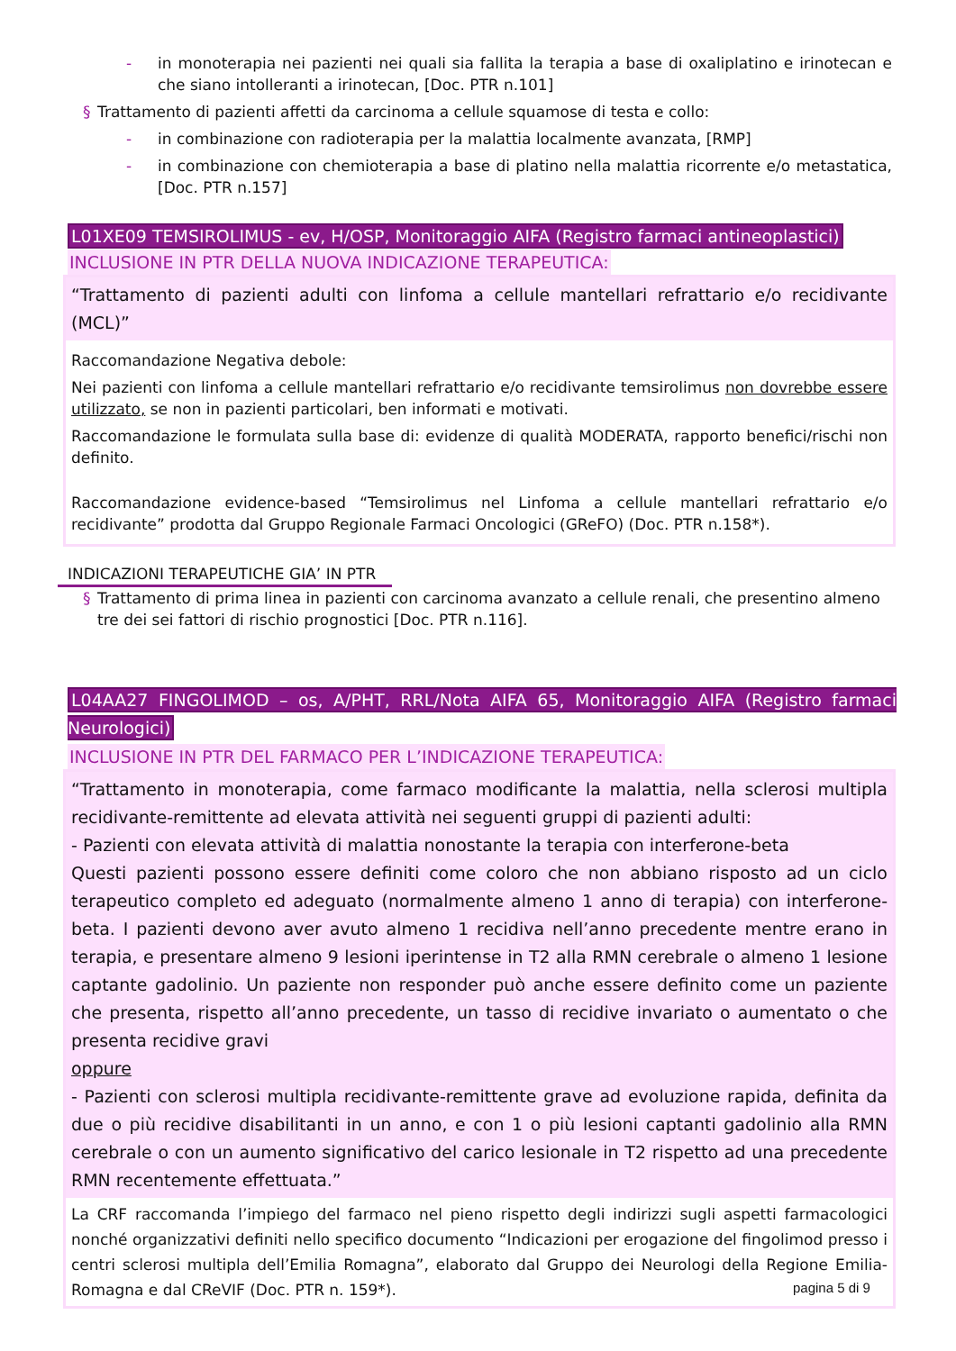- in monoterapia nei pazienti nei quali sia fallita la terapia a base di oxaliplatino e irinotecan e che siano intolleranti a irinotecan, [Doc. PTR n.101]
§ Trattamento di pazienti affetti da carcinoma a cellule squamose di testa e collo:
- in combinazione con radioterapia per la malattia localmente avanzata, [RMP]
- in combinazione con chemioterapia a base di platino nella malattia ricorrente e/o metastatica, [Doc. PTR n.157]
L01XE09 TEMSIROLIMUS - ev, H/OSP, Monitoraggio AIFA (Registro farmaci antineoplastici)
INCLUSIONE IN PTR DELLA NUOVA INDICAZIONE TERAPEUTICA:
“Trattamento di pazienti adulti con linfoma a cellule mantellari refrattario e/o recidivante (MCL)”
Raccomandazione Negativa debole:
Nei pazienti con linfoma a cellule mantellari refrattario e/o recidivante temsirolimus non dovrebbe essere utilizzato, se non in pazienti particolari, ben informati e motivati.
Raccomandazione le formulata sulla base di: evidenze di qualità MODERATA, rapporto benefici/rischi non definito.
Raccomandazione evidence-based “Temsirolimus nel Linfoma a cellule mantellari refrattario e/o recidivante” prodotta dal Gruppo Regionale Farmaci Oncologici (GReFO) (Doc. PTR n.158*).
INDICAZIONI TERAPEUTICHE GIA’ IN PTR
§ Trattamento di prima linea in pazienti con carcinoma avanzato a cellule renali, che presentino almeno tre dei sei fattori di rischio prognostici [Doc. PTR n.116].
L04AA27 FINGOLIMOD – os, A/PHT, RRL/Nota AIFA 65, Monitoraggio AIFA (Registro farmaci Neurologici)
INCLUSIONE IN PTR DEL FARMACO PER L’INDICAZIONE TERAPEUTICA:
“Trattamento in monoterapia, come farmaco modificante la malattia, nella sclerosi multipla recidivante-remittente ad elevata attività nei seguenti gruppi di pazienti adulti:
- Pazienti con elevata attività di malattia nonostante la terapia con interferone-beta
Questi pazienti possono essere definiti come coloro che non abbiano risposto ad un ciclo terapeutico completo ed adeguato (normalmente almeno 1 anno di terapia) con interferone-beta. I pazienti devono aver avuto almeno 1 recidiva nell’anno precedente mentre erano in terapia, e presentare almeno 9 lesioni iperintense in T2 alla RMN cerebrale o almeno 1 lesione captante gadolinio. Un paziente non responder può anche essere definito come un paziente che presenta, rispetto all’anno precedente, un tasso di recidive invariato o aumentato o che presenta recidive gravi
oppure
- Pazienti con sclerosi multipla recidivante-remittente grave ad evoluzione rapida, definita da due o più recidive disabilitanti in un anno, e con 1 o più lesioni captanti gadolinio alla RMN cerebrale o con un aumento significativo del carico lesionale in T2 rispetto ad una precedente RMN recentemente effettuata.”
La CRF raccomanda l’impiego del farmaco nel pieno rispetto degli indirizzi sugli aspetti farmacologici nonché organizzativi definiti nello specifico documento “Indicazioni per erogazione del fingolimod presso i centri sclerosi multipla dell’Emilia Romagna”, elaborato dal Gruppo dei Neurologi della Regione Emilia-Romagna e dal CReVIF (Doc. PTR n. 159*).
pagina 5 di 9